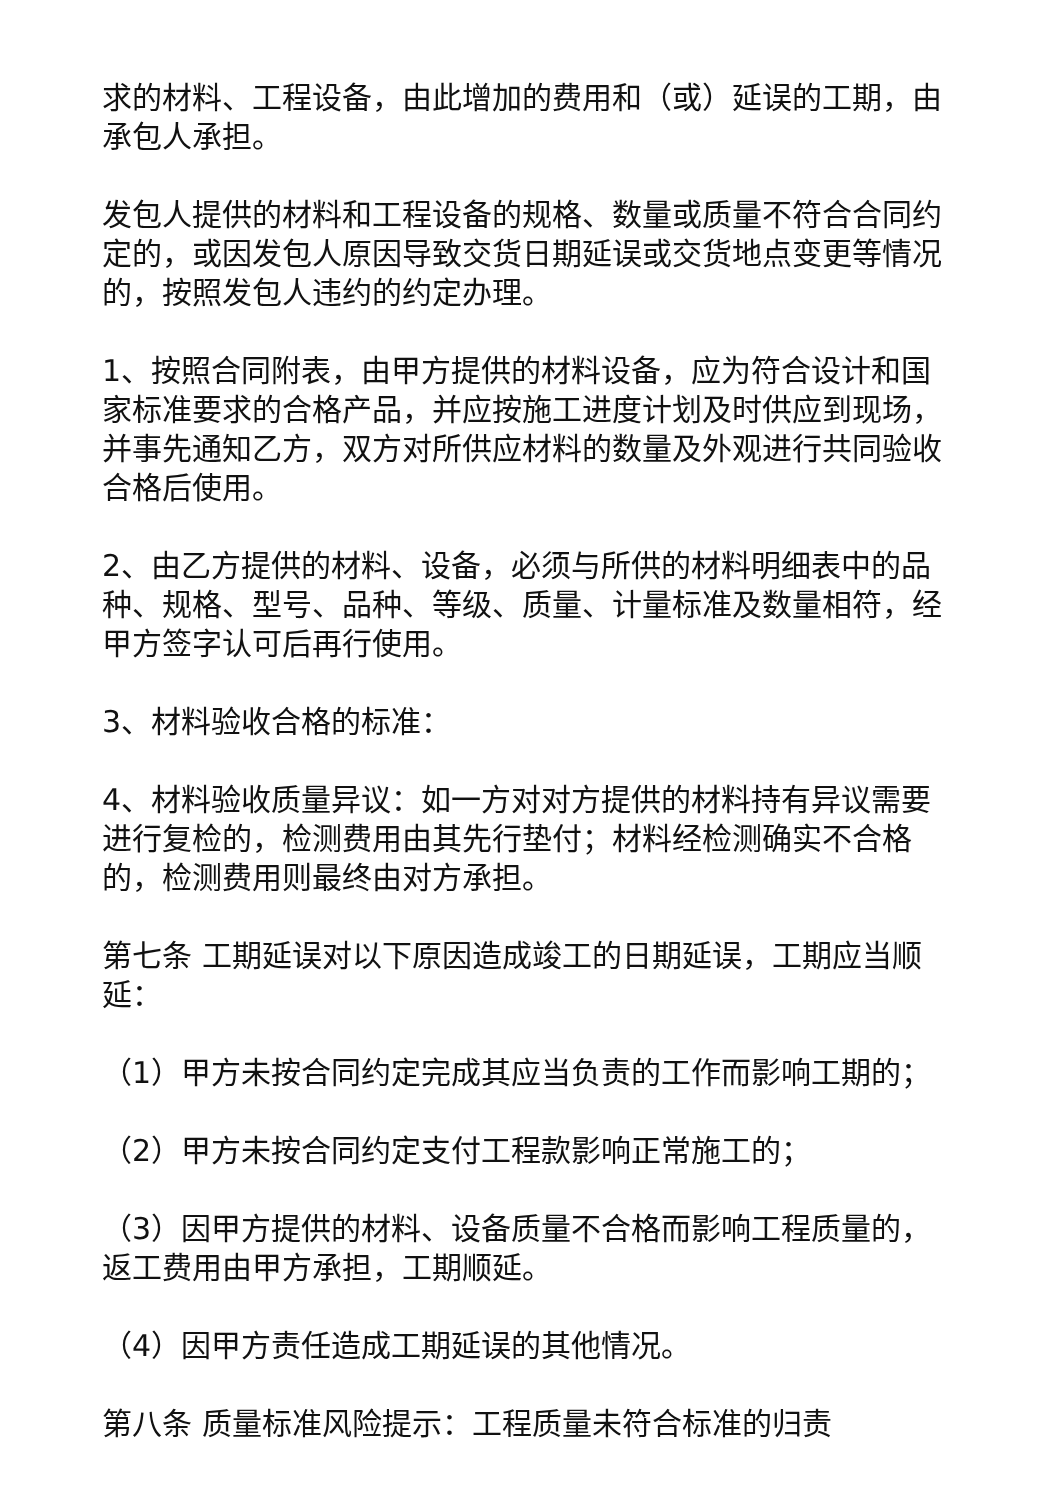求的材料、工程设备，由此增加的费用和（或）延误的工期，由承包人承担。
发包人提供的材料和工程设备的规格、数量或质量不符合合同约定的，或因发包人原因导致交货日期延误或交货地点变更等情况的，按照发包人违约的约定办理。
1、按照合同附表，由甲方提供的材料设备，应为符合设计和国家标准要求的合格产品，并应按施工进度计划及时供应到现场，并事先通知乙方，双方对所供应材料的数量及外观进行共同验收合格后使用。
2、由乙方提供的材料、设备，必须与所供的材料明细表中的品种、规格、型号、品种、等级、质量、计量标准及数量相符，经甲方签字认可后再行使用。
3、材料验收合格的标准：
4、材料验收质量异议：如一方对对方提供的材料持有异议需要进行复检的，检测费用由其先行垫付；材料经检测确实不合格的，检测费用则最终由对方承担。
第七条 工期延误对以下原因造成竣工的日期延误，工期应当顺延：
（1）甲方未按合同约定完成其应当负责的工作而影响工期的；
（2）甲方未按合同约定支付工程款影响正常施工的；
（3）因甲方提供的材料、设备质量不合格而影响工程质量的，返工费用由甲方承担，工期顺延。
（4）因甲方责任造成工期延误的其他情况。
第八条 质量标准风险提示：工程质量未符合标准的归责